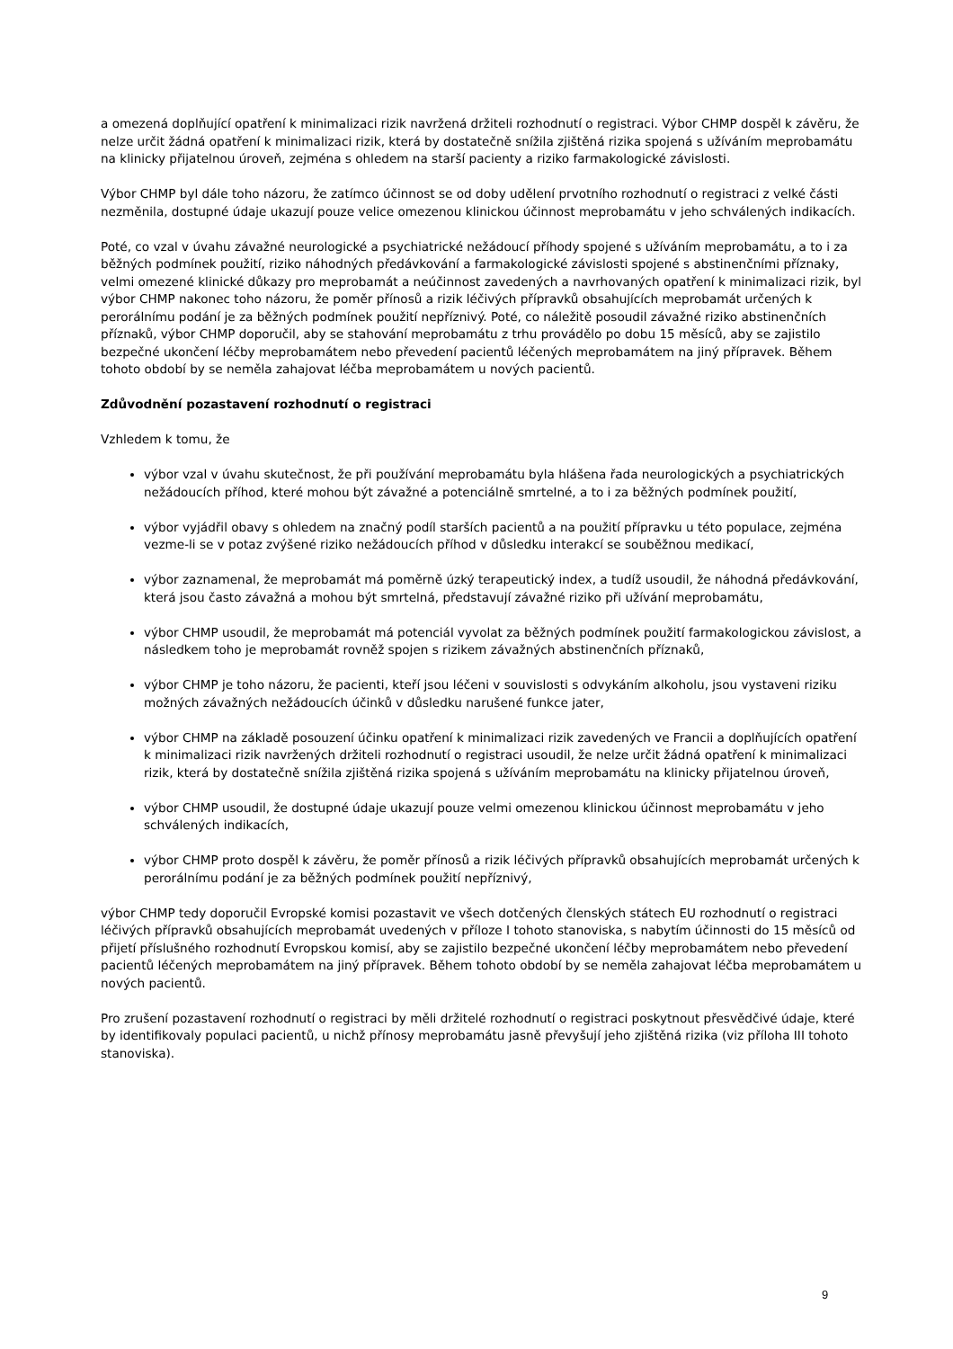a omezená doplňující opatření k minimalizaci rizik navržená držiteli rozhodnutí o registraci. Výbor CHMP dospěl k závěru, že nelze určit žádná opatření k minimalizaci rizik, která by dostatečně snížila zjištěná rizika spojená s užíváním meprobamátu na klinicky přijatelnou úroveň, zejména s ohledem na starší pacienty a riziko farmakologické závislosti.
Výbor CHMP byl dále toho názoru, že zatímco účinnost se od doby udělení prvotního rozhodnutí o registraci z velké části nezměnila, dostupné údaje ukazují pouze velice omezenou klinickou účinnost meprobamátu v jeho schválených indikacích.
Poté, co vzal v úvahu závažné neurologické a psychiatrické nežádoucí příhody spojené s užíváním meprobamátu, a to i za běžných podmínek použití, riziko náhodných předávkování a farmakologické závislosti spojené s abstinenčními příznaky, velmi omezené klinické důkazy pro meprobamát a neúčinnost zavedených a navrhovaných opatření k minimalizaci rizik, byl výbor CHMP nakonec toho názoru, že poměr přínosů a rizik léčivých přípravků obsahujících meprobamát určených k perorálnímu podání je za běžných podmínek použití nepříznivý. Poté, co náležitě posoudil závažné riziko abstinenčních příznaků, výbor CHMP doporučil, aby se stahování meprobamátu z trhu provádělo po dobu 15 měsíců, aby se zajistilo bezpečné ukončení léčby meprobamátem nebo převedení pacientů léčených meprobamátem na jiný přípravek. Během tohoto období by se neměla zahajovat léčba meprobamátem u nových pacientů.
Zdůvodnění pozastavení rozhodnutí o registraci
Vzhledem k tomu, že
výbor vzal v úvahu skutečnost, že při používání meprobamátu byla hlášena řada neurologických a psychiatrických nežádoucích příhod, které mohou být závažné a potenciálně smrtelné, a to i za běžných podmínek použití,
výbor vyjádřil obavy s ohledem na značný podíl starších pacientů a na použití přípravku u této populace, zejména vezme-li se v potaz zvýšené riziko nežádoucích příhod v důsledku interakcí se souběžnou medikací,
výbor zaznamenal, že meprobamát má poměrně úzký terapeutický index, a tudíž usoudil, že náhodná předávkování, která jsou často závažná a mohou být smrtelná, představují závažné riziko při užívání meprobamátu,
výbor CHMP usoudil, že meprobamát má potenciál vyvolat za běžných podmínek použití farmakologickou závislost, a následkem toho je meprobamát rovněž spojen s rizikem závažných abstinenčních příznaků,
výbor CHMP je toho názoru, že pacienti, kteří jsou léčeni v souvislosti s odvykáním alkoholu, jsou vystaveni riziku možných závažných nežádoucích účinků v důsledku narušené funkce jater,
výbor CHMP na základě posouzení účinku opatření k minimalizaci rizik zavedených ve Francii a doplňujících opatření k minimalizaci rizik navržených držiteli rozhodnutí o registraci usoudil, že nelze určit žádná opatření k minimalizaci rizik, která by dostatečně snížila zjištěná rizika spojená s užíváním meprobamátu na klinicky přijatelnou úroveň,
výbor CHMP usoudil, že dostupné údaje ukazují pouze velmi omezenou klinickou účinnost meprobamátu v jeho schválených indikacích,
výbor CHMP proto dospěl k závěru, že poměr přínosů a rizik léčivých přípravků obsahujících meprobamát určených k perorálnímu podání je za běžných podmínek použití nepříznivý,
výbor CHMP tedy doporučil Evropské komisi pozastavit ve všech dotčených členských státech EU rozhodnutí o registraci léčivých přípravků obsahujících meprobamát uvedených v příloze I tohoto stanoviska, s nabytím účinnosti do 15 měsíců od přijetí příslušného rozhodnutí Evropskou komisí, aby se zajistilo bezpečné ukončení léčby meprobamátem nebo převedení pacientů léčených meprobamátem na jiný přípravek. Během tohoto období by se neměla zahajovat léčba meprobamátem u nových pacientů.
Pro zrušení pozastavení rozhodnutí o registraci by měli držitelé rozhodnutí o registraci poskytnout přesvědčivé údaje, které by identifikovaly populaci pacientů, u nichž přínosy meprobamátu jasně převyšují jeho zjištěná rizika (viz příloha III tohoto stanoviska).
9